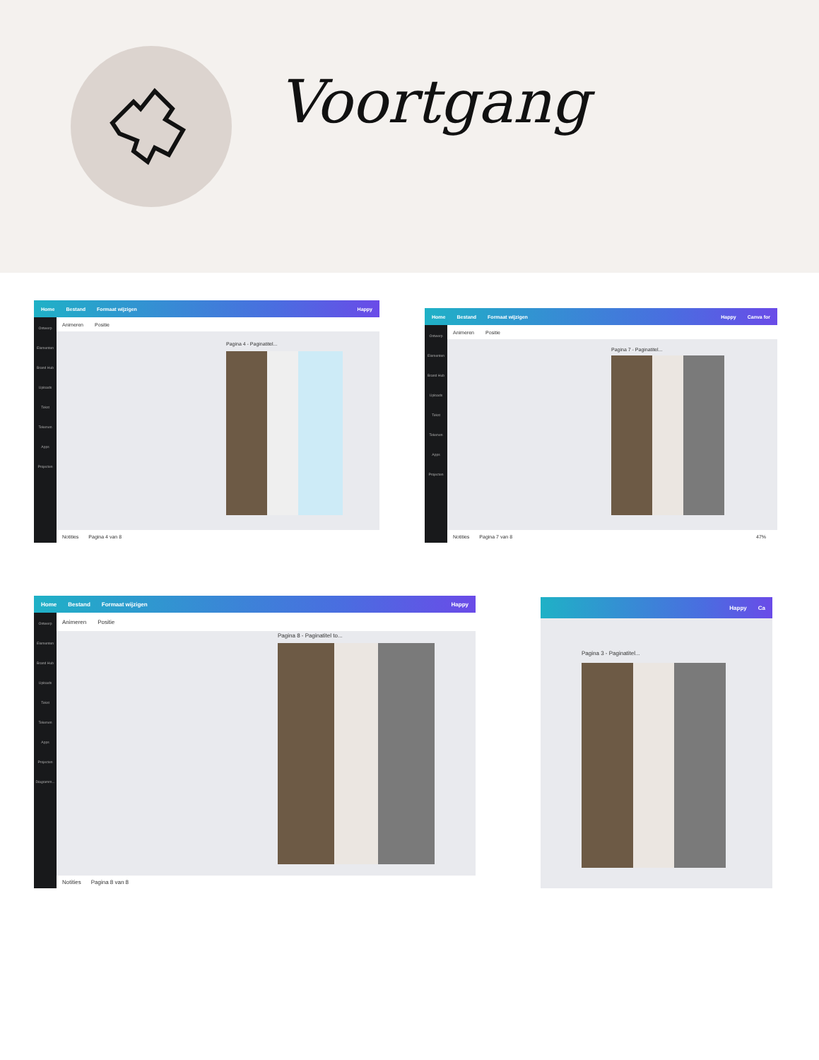Voortgang
Home Bestand Formaat wijzigen Happy
Ontwerp
Elementen
Brand Hub
Uploads
Tekst
Tekenen
Apps
Projecten
Animeren Positie
Pagina 4 - Paginatitel...
Notities Pagina 4 van 8
Home Bestand Formaat wijzigen Happy Canva for
Ontwerp
Elementen
Brand Hub
Uploads
Tekst
Tekenen
Apps
Projecten
Animeren Positie
Pagina 7 - Paginatitel...
Notities Pagina 7 van 8 47%
Home Bestand Formaat wijzigen Happy
Ontwerp
Elementen
Brand Hub
Uploads
Tekst
Tekenen
Apps
Projecten
Diagramm...
Animeren Positie
Pagina 8 - Paginatitel to...
Notities Pagina 8 van 8
Happy Ca
Pagina 3 - Paginatitel...